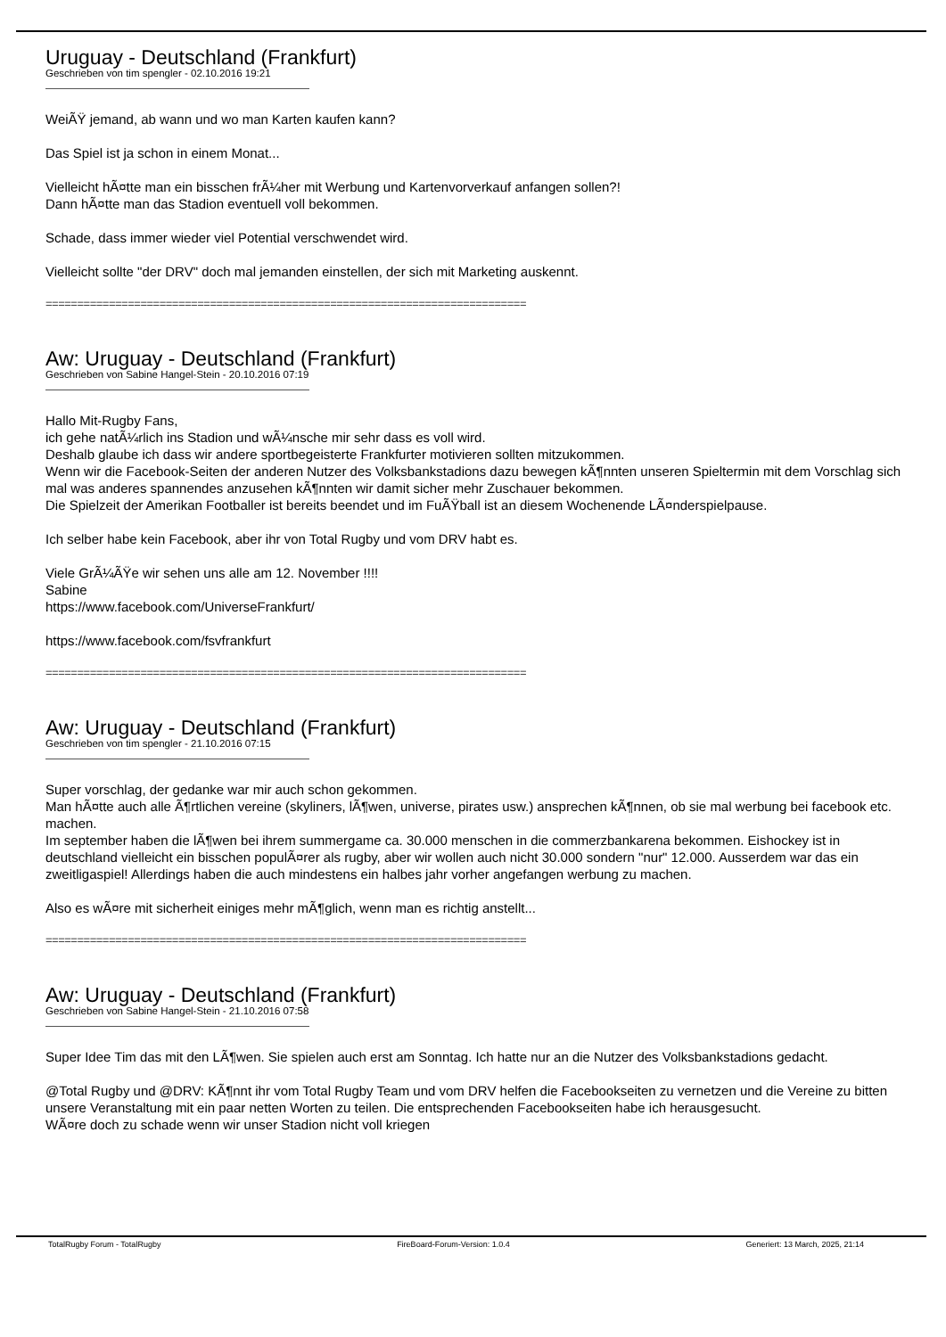Uruguay - Deutschland (Frankfurt)
Geschrieben von tim spengler - 02.10.2016 19:21
WeiÃŸ jemand, ab wann und wo man Karten kaufen kann?
Das Spiel ist ja schon in einem Monat...
Vielleicht hÃ¤tte man ein bisschen frÃ¼her mit Werbung und Kartenvorverkauf anfangen sollen?!
Dann hÃ¤tte man das Stadion eventuell voll bekommen.
Schade, dass immer wieder viel Potential verschwendet wird.
Vielleicht sollte "der DRV" doch mal jemanden einstellen, der sich mit Marketing auskennt.
============================================================================
Aw: Uruguay - Deutschland (Frankfurt)
Geschrieben von Sabine Hangel-Stein - 20.10.2016 07:19
Hallo Mit-Rugby Fans,
ich gehe natÃ¼rlich ins Stadion und wÃ¼nsche mir sehr dass es voll wird.
Deshalb glaube ich dass wir andere sportbegeisterte Frankfurter motivieren sollten mitzukommen.
Wenn wir die Facebook-Seiten der anderen Nutzer des Volksbankstadions dazu bewegen kÃ¶nnten unseren Spieltermin mit dem Vorschlag sich mal was anderes spannendes anzusehen kÃ¶nnten wir damit sicher mehr Zuschauer bekommen.
Die Spielzeit der Amerikan Footballer ist bereits beendet und im FuÃŸball ist an diesem Wochenende LÃ¤nderspielpause.
Ich selber habe kein Facebook, aber ihr von Total Rugby und vom DRV habt es.
Viele GrÃ¼ÃŸe wir sehen uns alle am 12. November !!!!
Sabine
https://www.facebook.com/UniverseFrankfurt/
https://www.facebook.com/fsvfrankfurt
============================================================================
Aw: Uruguay - Deutschland (Frankfurt)
Geschrieben von tim spengler - 21.10.2016 07:15
Super vorschlag, der gedanke war mir auch schon gekommen.
Man hÃ¤tte auch alle Ã¶rtlichen vereine (skyliners, lÃ¶wen, universe, pirates usw.) ansprechen kÃ¶nnen, ob sie mal werbung bei facebook etc. machen.
Im september haben die lÃ¶wen bei ihrem summergame ca. 30.000 menschen in die commerzbankarena bekommen. Eishockey ist in deutschland vielleicht ein bisschen populÃ¤rer als rugby, aber wir wollen auch nicht 30.000 sondern "nur" 12.000. Ausserdem war das ein zweitligaspiel! Allerdings haben die auch mindestens ein halbes jahr vorher angefangen werbung zu machen.
Also es wÃ¤re mit sicherheit einiges mehr mÃ¶glich, wenn man es richtig anstellt...
============================================================================
Aw: Uruguay - Deutschland (Frankfurt)
Geschrieben von Sabine Hangel-Stein - 21.10.2016 07:58
Super Idee Tim das mit den LÃ¶wen. Sie spielen auch erst am Sonntag. Ich hatte nur an die Nutzer des Volksbankstadions gedacht.
@Total Rugby und @DRV: KÃ¶nnt ihr vom Total Rugby Team und vom DRV helfen die Facebookseiten zu vernetzen und die Vereine zu bitten unsere Veranstaltung mit ein paar netten Worten zu teilen. Die entsprechenden Facebookseiten habe ich herausgesucht.
WÃ¤re doch zu schade wenn wir unser Stadion nicht voll kriegen
TotalRugby Forum - TotalRugby FireBoard-Forum-Version: 1.0.4 Generiert: 13 March, 2025, 21:14